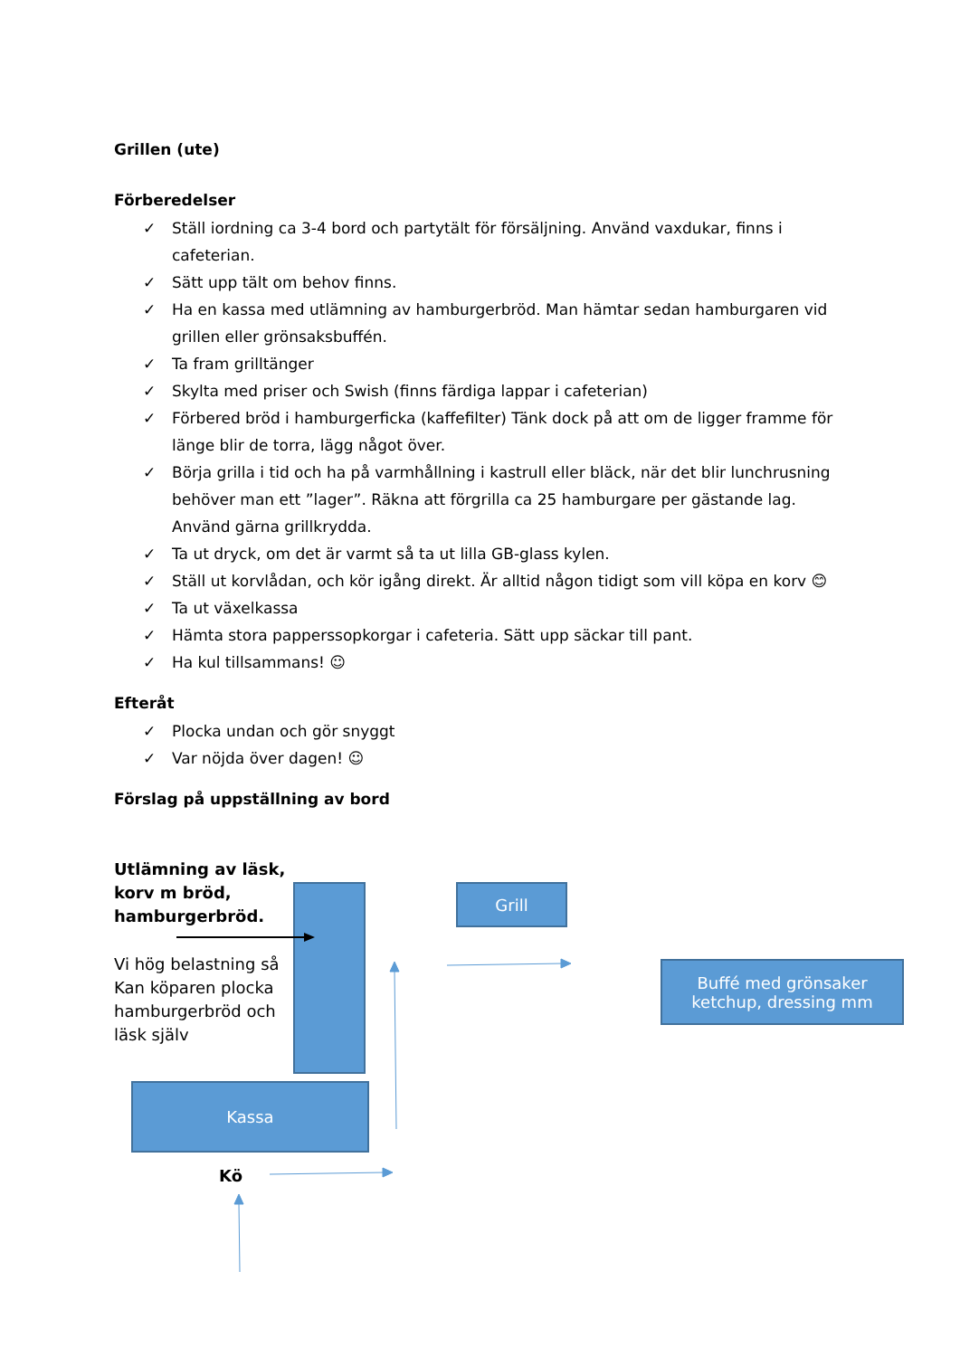Grillen (ute)
Förberedelser
✓ Ställ iordning ca 3-4 bord och partytält för försäljning. Använd vaxdukar, finns i cafeterian.
✓ Sätt upp tält om behov finns.
✓ Ha en kassa med utlämning av hamburgerbröd. Man hämtar sedan hamburgaren vid grillen eller grönsaksbuffén.
✓ Ta fram grilltänger
✓ Skylta med priser och Swish (finns färdiga lappar i cafeterian)
✓ Förbered bröd i hamburgerficka (kaffefilter) Tänk dock på att om de ligger framme för länge blir de torra, lägg något över.
✓ Börja grilla i tid och ha på varmhållning i kastrull eller bläck, när det blir lunchrusning behöver man ett ”lager”. Räkna att förgrilla ca 25 hamburgare per gästande lag. Använd gärna grillkrydda.
✓ Ta ut dryck, om det är varmt så ta ut lilla GB-glass kylen.
✓ Ställ ut korvlådan, och kör igång direkt. Är alltid någon tidigt som vill köpa en korv 😊
✓ Ta ut växelkassa
✓ Hämta stora papperssopkorgar i cafeteria. Sätt upp säckar till pant.
✓ Ha kul tillsammans! ☺
Efteråt
✓ Plocka undan och gör snyggt
✓ Var nöjda över dagen! ☺
Förslag på uppställning av bord
Utlämning av läsk,
korv m bröd,
hamburgerbröd.
Vi hög belastning så
Kan köparen plocka
hamburgerbröd och
läsk själv
Grill
Buffé med grönsaker
ketchup, dressing mm
Kassa
Kö